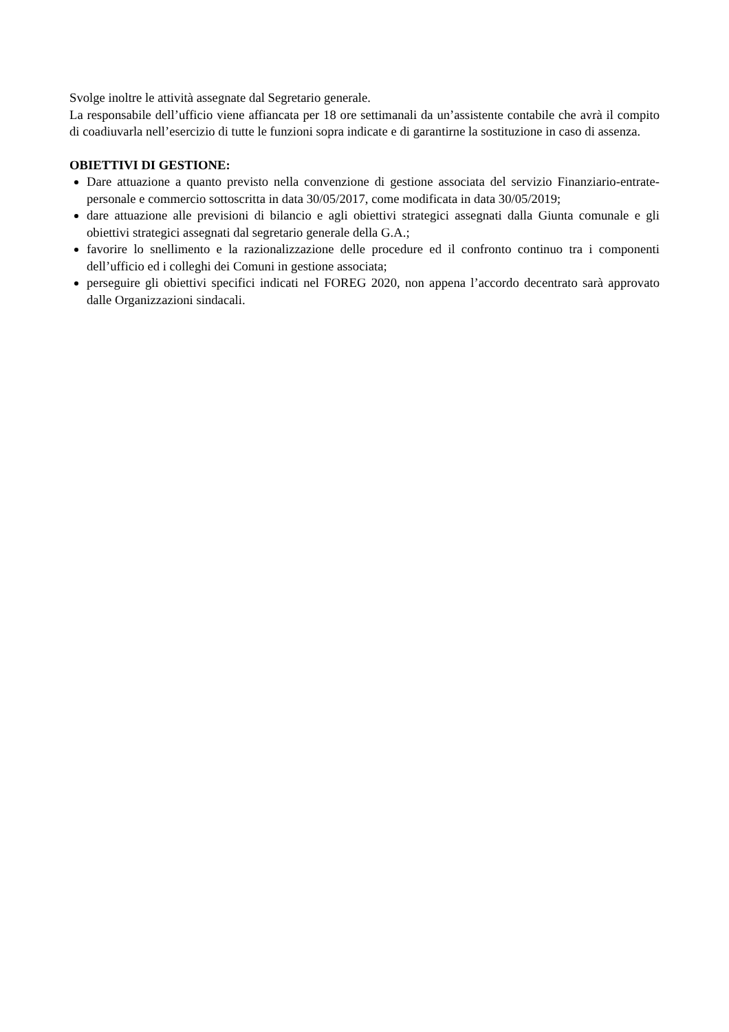Svolge inoltre le attività assegnate dal Segretario generale.
La responsabile dell’ufficio viene affiancata per 18 ore settimanali da un’assistente contabile che avrà il compito di coadiuvarla nell’esercizio di tutte le funzioni sopra indicate e di garantirne la sostituzione in caso di assenza.
OBIETTIVI DI GESTIONE:
Dare attuazione a quanto previsto nella convenzione di gestione associata del servizio Finanziario-entrate-personale e commercio sottoscritta in data 30/05/2017, come modificata in data 30/05/2019;
dare attuazione alle previsioni di bilancio e agli obiettivi strategici assegnati dalla Giunta comunale e gli obiettivi strategici assegnati dal segretario generale della G.A.;
favorire lo snellimento e la razionalizzazione delle procedure ed il confronto continuo tra i componenti dell’ufficio ed i colleghi dei Comuni in gestione associata;
perseguire gli obiettivi specifici indicati nel FOREG 2020, non appena l’accordo decentrato sarà approvato dalle Organizzazioni sindacali.